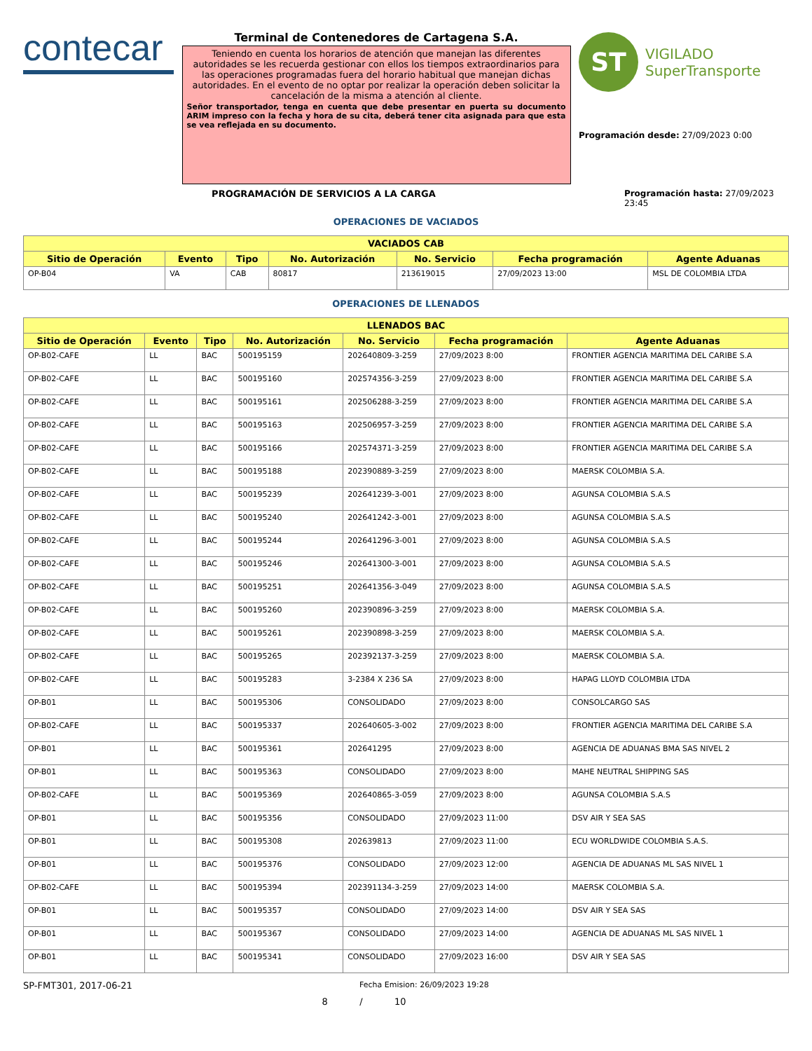contecar
Terminal de Contenedores de Cartagena S.A.
Teniendo en cuenta los horarios de atención que manejan las diferentes autoridades se les recuerda gestionar con ellos los tiempos extraordinarios para las operaciones programadas fuera del horario habitual que manejan dichas autoridades. En el evento de no optar por realizar la operación deben solicitar la cancelación de la misma a atención al cliente.
Señor transportador, tenga en cuenta que debe presentar en puerta su documento ARIM impreso con la fecha y hora de su cita, deberá tener cita asignada para que esta se vea reflejada en su documento.
ST
VIGILADO
SuperTransporte
Programación desde: 27/09/2023 0:00
PROGRAMACIÓN DE SERVICIOS A LA CARGA Programación hasta: 27/09/2023 23:45
OPERACIONES DE VACIADOS
| VACIADOS CAB | | | | | | |
| --- | --- | --- | --- | --- | --- | --- |
| Sitio de Operación | Evento | Tipo | No. Autorización | No. Servicio | Fecha programación | Agente Aduanas |
| OP-B04 | VA | CAB | 80817 | 213619015 | 27/09/2023 13:00 | MSL DE COLOMBIA LTDA |
OPERACIONES DE LLENADOS
| LLENADOS BAC | | | | | | |
| --- | --- | --- | --- | --- | --- | --- |
| Sitio de Operación | Evento | Tipo | No. Autorización | No. Servicio | Fecha programación | Agente Aduanas |
| OP-B02-CAFE | LL | BAC | 500195159 | 202640809-3-259 | 27/09/2023 8:00 | FRONTIER AGENCIA MARITIMA DEL CARIBE S.A |
| OP-B02-CAFE | LL | BAC | 500195160 | 202574356-3-259 | 27/09/2023 8:00 | FRONTIER AGENCIA MARITIMA DEL CARIBE S.A |
| OP-B02-CAFE | LL | BAC | 500195161 | 202506288-3-259 | 27/09/2023 8:00 | FRONTIER AGENCIA MARITIMA DEL CARIBE S.A |
| OP-B02-CAFE | LL | BAC | 500195163 | 202506957-3-259 | 27/09/2023 8:00 | FRONTIER AGENCIA MARITIMA DEL CARIBE S.A |
| OP-B02-CAFE | LL | BAC | 500195166 | 202574371-3-259 | 27/09/2023 8:00 | FRONTIER AGENCIA MARITIMA DEL CARIBE S.A |
| OP-B02-CAFE | LL | BAC | 500195188 | 202390889-3-259 | 27/09/2023 8:00 | MAERSK COLOMBIA S.A. |
| OP-B02-CAFE | LL | BAC | 500195239 | 202641239-3-001 | 27/09/2023 8:00 | AGUNSA COLOMBIA S.A.S |
| OP-B02-CAFE | LL | BAC | 500195240 | 202641242-3-001 | 27/09/2023 8:00 | AGUNSA COLOMBIA S.A.S |
| OP-B02-CAFE | LL | BAC | 500195244 | 202641296-3-001 | 27/09/2023 8:00 | AGUNSA COLOMBIA S.A.S |
| OP-B02-CAFE | LL | BAC | 500195246 | 202641300-3-001 | 27/09/2023 8:00 | AGUNSA COLOMBIA S.A.S |
| OP-B02-CAFE | LL | BAC | 500195251 | 202641356-3-049 | 27/09/2023 8:00 | AGUNSA COLOMBIA S.A.S |
| OP-B02-CAFE | LL | BAC | 500195260 | 202390896-3-259 | 27/09/2023 8:00 | MAERSK COLOMBIA S.A. |
| OP-B02-CAFE | LL | BAC | 500195261 | 202390898-3-259 | 27/09/2023 8:00 | MAERSK COLOMBIA S.A. |
| OP-B02-CAFE | LL | BAC | 500195265 | 202392137-3-259 | 27/09/2023 8:00 | MAERSK COLOMBIA S.A. |
| OP-B02-CAFE | LL | BAC | 500195283 | 3-2384 X 236 SA | 27/09/2023 8:00 | HAPAG LLOYD COLOMBIA LTDA |
| OP-B01 | LL | BAC | 500195306 | CONSOLIDADO | 27/09/2023 8:00 | CONSOLCARGO SAS |
| OP-B02-CAFE | LL | BAC | 500195337 | 202640605-3-002 | 27/09/2023 8:00 | FRONTIER AGENCIA MARITIMA DEL CARIBE S.A |
| OP-B01 | LL | BAC | 500195361 | 202641295 | 27/09/2023 8:00 | AGENCIA DE ADUANAS BMA SAS NIVEL 2 |
| OP-B01 | LL | BAC | 500195363 | CONSOLIDADO | 27/09/2023 8:00 | MAHE NEUTRAL SHIPPING SAS |
| OP-B02-CAFE | LL | BAC | 500195369 | 202640865-3-059 | 27/09/2023 8:00 | AGUNSA COLOMBIA S.A.S |
| OP-B01 | LL | BAC | 500195356 | CONSOLIDADO | 27/09/2023 11:00 | DSV AIR Y SEA SAS |
| OP-B01 | LL | BAC | 500195308 | 202639813 | 27/09/2023 11:00 | ECU WORLDWIDE COLOMBIA S.A.S. |
| OP-B01 | LL | BAC | 500195376 | CONSOLIDADO | 27/09/2023 12:00 | AGENCIA DE ADUANAS ML SAS NIVEL 1 |
| OP-B02-CAFE | LL | BAC | 500195394 | 202391134-3-259 | 27/09/2023 14:00 | MAERSK COLOMBIA S.A. |
| OP-B01 | LL | BAC | 500195357 | CONSOLIDADO | 27/09/2023 14:00 | DSV AIR Y SEA SAS |
| OP-B01 | LL | BAC | 500195367 | CONSOLIDADO | 27/09/2023 14:00 | AGENCIA DE ADUANAS ML SAS NIVEL 1 |
| OP-B01 | LL | BAC | 500195341 | CONSOLIDADO | 27/09/2023 16:00 | DSV AIR Y SEA SAS |
SP-FMT301, 2017-06-21 Fecha Emision: 26/09/2023 19:28
8 / 10